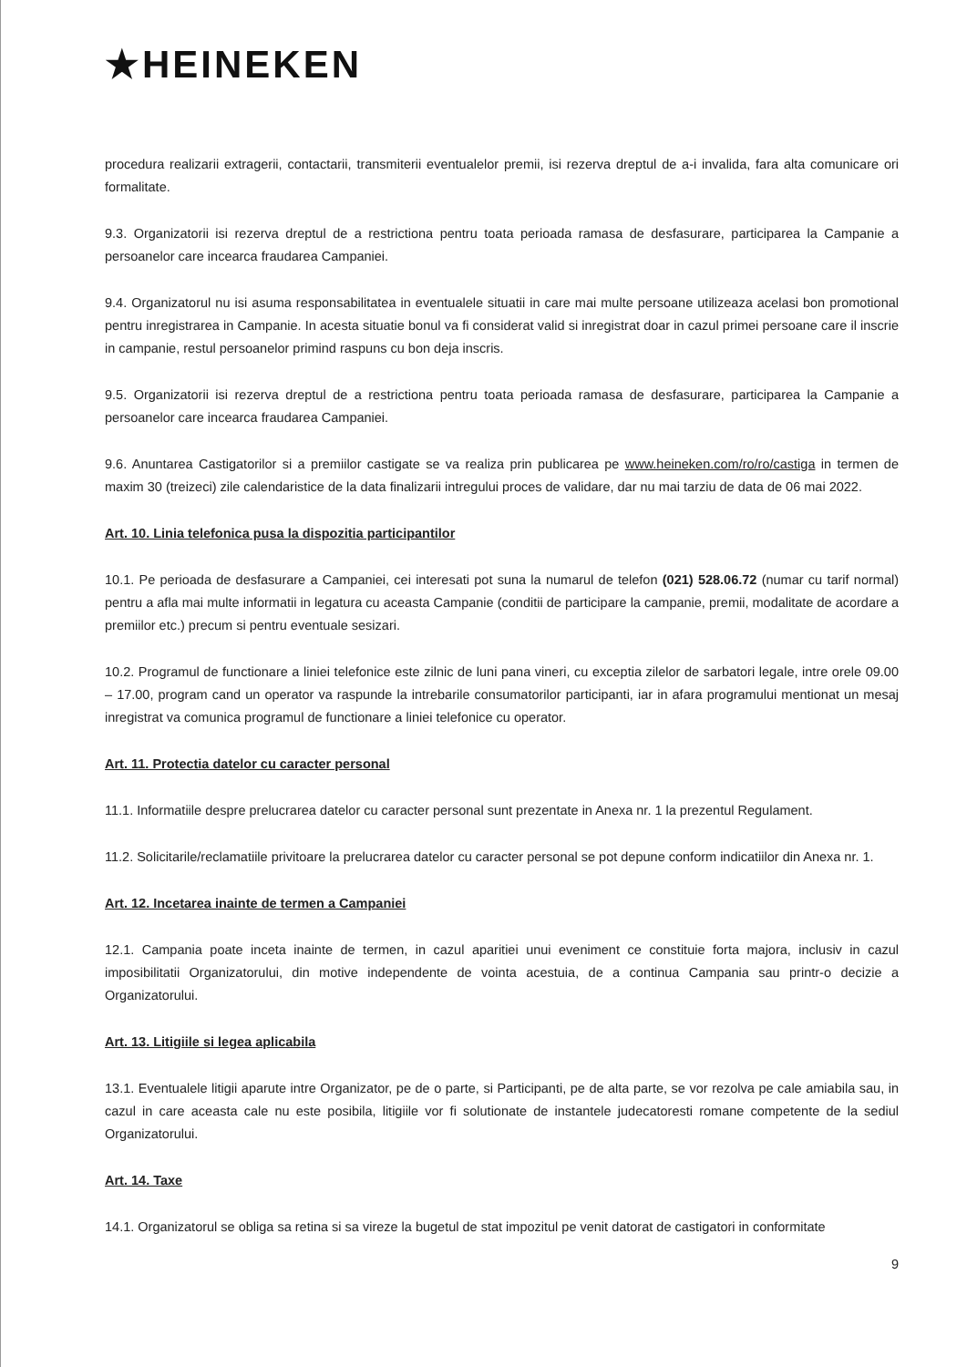★HEINEKEN
procedura realizarii extragerii, contactarii, transmiterii eventualelor premii, isi rezerva dreptul de a-i invalida, fara alta comunicare ori formalitate.
9.3. Organizatorii isi rezerva dreptul de a restrictiona pentru toata perioada ramasa de desfasurare, participarea la Campanie a persoanelor care incearca fraudarea Campaniei.
9.4. Organizatorul nu isi asuma responsabilitatea in eventualele situatii in care mai multe persoane utilizeaza acelasi bon promotional pentru inregistrarea in Campanie. In acesta situatie bonul va fi considerat valid si inregistrat doar in cazul primei persoane care il inscrie in campanie, restul persoanelor primind raspuns cu bon deja inscris.
9.5. Organizatorii isi rezerva dreptul de a restrictiona pentru toata perioada ramasa de desfasurare, participarea la Campanie a persoanelor care incearca fraudarea Campaniei.
9.6. Anuntarea Castigatorilor si a premiilor castigate se va realiza prin publicarea pe www.heineken.com/ro/ro/castiga in termen de maxim 30 (treizeci) zile calendaristice de la data finalizarii intregului proces de validare, dar nu mai tarziu de data de 06 mai 2022.
Art. 10. Linia telefonica pusa la dispozitia participantilor
10.1. Pe perioada de desfasurare a Campaniei, cei interesati pot suna la numarul de telefon (021) 528.06.72 (numar cu tarif normal) pentru a afla mai multe informatii in legatura cu aceasta Campanie (conditii de participare la campanie, premii, modalitate de acordare a premiilor etc.) precum si pentru eventuale sesizari.
10.2. Programul de functionare a liniei telefonice este zilnic de luni pana vineri, cu exceptia zilelor de sarbatori legale, intre orele 09.00 – 17.00, program cand un operator va raspunde la intrebarile consumatorilor participanti, iar in afara programului mentionat un mesaj inregistrat va comunica programul de functionare a liniei telefonice cu operator.
Art. 11. Protectia datelor cu caracter personal
11.1. Informatiile despre prelucrarea datelor cu caracter personal sunt prezentate in Anexa nr. 1 la prezentul Regulament.
11.2. Solicitarile/reclamatiile privitoare la prelucrarea datelor cu caracter personal se pot depune conform indicatiilor din Anexa nr. 1.
Art. 12. Incetarea inainte de termen a Campaniei
12.1. Campania poate inceta inainte de termen, in cazul aparitiei unui eveniment ce constituie forta majora, inclusiv in cazul imposibilitatii Organizatorului, din motive independente de vointa acestuia, de a continua Campania sau printr-o decizie a Organizatorului.
Art. 13. Litigiile si legea aplicabila
13.1. Eventualele litigii aparute intre Organizator, pe de o parte, si Participanti, pe de alta parte, se vor rezolva pe cale amiabila sau, in cazul in care aceasta cale nu este posibila, litigiile vor fi solutionate de instantele judecatoresti romane competente de la sediul Organizatorului.
Art. 14. Taxe
14.1. Organizatorul se obliga sa retina si sa vireze la bugetul de stat impozitul pe venit datorat de castigatori in conformitate
9